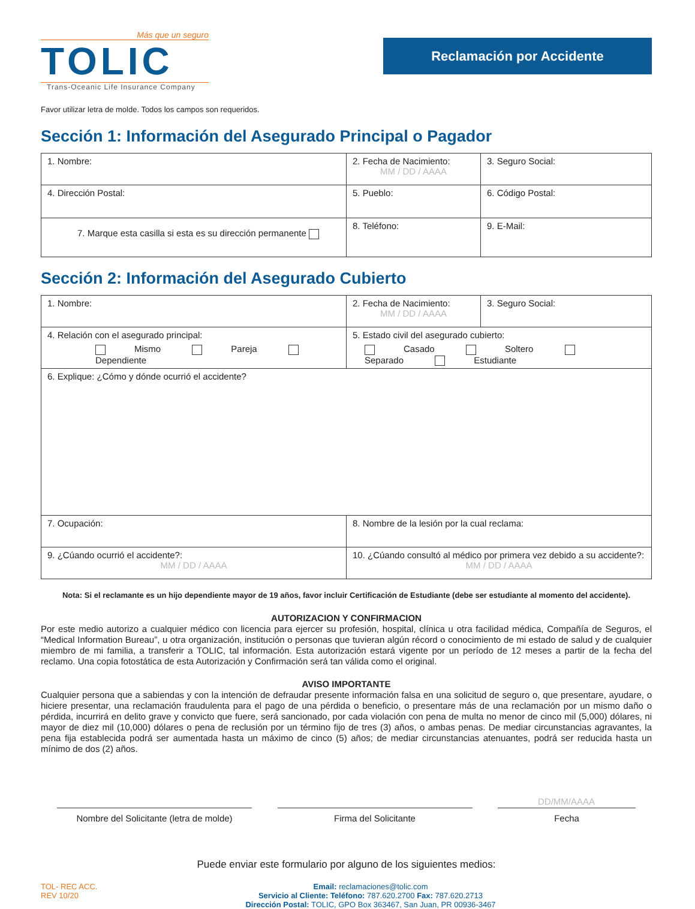Más que un seguro
TOLIC
Trans-Oceanic Life Insurance Company
Reclamación por Accidente
Favor utilizar letra de molde. Todos los campos son requeridos.
Sección 1: Información del Asegurado Principal o Pagador
| 1. Nombre: | 2. Fecha de Nacimiento: MM / DD / AAAA | 3. Seguro Social: |
| 4. Dirección Postal: | 5. Pueblo: | 6. Código Postal: |
| 7. Marque esta casilla si esta es su dirección permanente | 8. Teléfono: | 9. E-Mail: |
Sección 2: Información del Asegurado Cubierto
| 1. Nombre: | 2. Fecha de Nacimiento: MM / DD / AAAA | 3. Seguro Social: |
| 4. Relación con el asegurado principal: Mismo Pareja Dependiente | 5. Estado civil del asegurado cubierto: Casado Soltero Separado Estudiante | |
| 6. Explique: ¿Cómo y dónde ocurrió el accidente? | | |
| 7. Ocupación: | 8. Nombre de la lesión por la cual reclama: | |
| 9. ¿Cúando ocurrió el accidente?: MM / DD / AAAA | 10. ¿Cúando consultó al médico por primera vez debido a su accidente?: MM / DD / AAAA | |
Nota: Si el reclamante es un hijo dependiente mayor de 19 años, favor incluir Certificación de Estudiante (debe ser estudiante al momento del accidente).
AUTORIZACION Y CONFIRMACION
Por este medio autorizo a cualquier médico con licencia para ejercer su profesión, hospital, clínica u otra facilidad médica, Compañía de Seguros, el “Medical Information Bureau”, u otra organización, institución o personas que tuvieran algún récord o conocimiento de mi estado de salud y de cualquier miembro de mi familia, a transferir a TOLIC, tal información. Esta autorización estará vigente por un período de 12 meses a partir de la fecha del reclamo. Una copia fotostática de esta Autorización y Confirmación será tan válida como el original.
AVISO IMPORTANTE
Cualquier persona que a sabiendas y con la intención de defraudar presente información falsa en una solicitud de seguro o, que presentare, ayudare, o hiciere presentar, una reclamación fraudulenta para el pago de una pérdida o beneficio, o presentare más de una reclamación por un mismo daño o pérdida, incurrirá en delito grave y convicto que fuere, será sancionado, por cada violación con pena de multa no menor de cinco mil (5,000) dólares, ni mayor de diez mil (10,000) dólares o pena de reclusión por un término fijo de tres (3) años, o ambas penas. De mediar circunstancias agravantes, la pena fija establecida podrá ser aumentada hasta un máximo de cinco (5) años; de mediar circunstancias atenuantes, podrá ser reducida hasta un mínimo de dos (2) años.
DD/MM/AAAA
Nombre del Solicitante (letra de molde)
Firma del Solicitante Fecha
Puede enviar este formulario por alguno de los siguientes medios:
TOL- REC ACC.
REV 10/20
Email: reclamaciones@tolic.com
Servicio al Cliente: Teléfono: 787.620.2700 Fax: 787.620.2713
Dirección Postal: TOLIC, GPO Box 363467, San Juan, PR 00936-3467